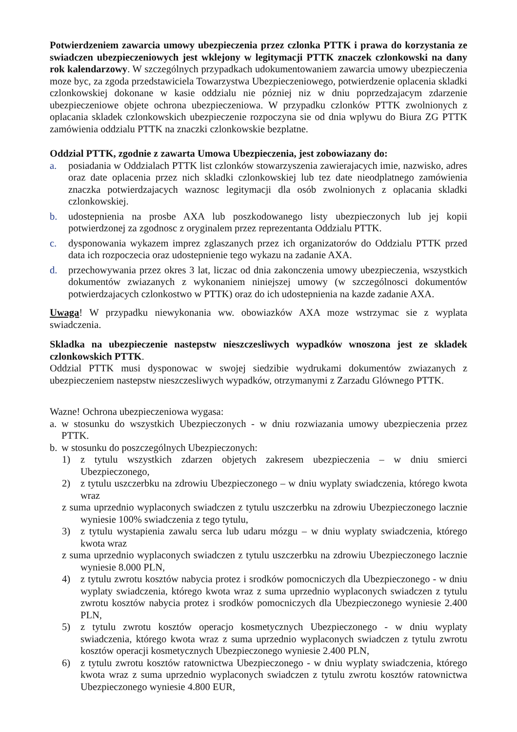Potwierdzeniem zawarcia umowy ubezpieczenia przez czlonka PTTK i prawa do korzystania ze swiadczen ubezpieczeniowych jest wklejony w legitymacji PTTK znaczek czlonkowski na dany rok kalendarzowy. W szczególnych przypadkach udokumentowaniem zawarcia umowy ubezpieczenia moze byc, za zgoda przedstawiciela Towarzystwa Ubezpieczeniowego, potwierdzenie oplacenia skladki czlonkowskiej dokonane w kasie oddzialu nie pózniej niz w dniu poprzedzajacym zdarzenie ubezpieczeniowe objete ochrona ubezpieczeniowa. W przypadku czlonków PTTK zwolnionych z oplacania skladek czlonkowskich ubezpieczenie rozpoczyna sie od dnia wplywu do Biura ZG PTTK zamówienia oddzialu PTTK na znaczki czlonkowskie bezplatne.
Oddzial PTTK, zgodnie z zawarta Umowa Ubezpieczenia, jest zobowiazany do:
a. posiadania w Oddzialach PTTK list czlonków stowarzyszenia zawierajacych imie, nazwisko, adres oraz date oplacenia przez nich skladki czlonkowskiej lub tez date nieodplatnego zamówienia znaczka potwierdzajacych waznosc legitymacji dla osób zwolnionych z oplacania skladki czlonkowskiej.
b. udostepnienia na prosbe AXA lub poszkodowanego listy ubezpieczonych lub jej kopii potwierdzonej za zgodnosc z oryginalem przez reprezentanta Oddzialu PTTK.
c. dysponowania wykazem imprez zglaszanych przez ich organizatorów do Oddzialu PTTK przed data ich rozpoczecia oraz udostepnienie tego wykazu na zadanie AXA.
d. przechowywania przez okres 3 lat, liczac od dnia zakonczenia umowy ubezpieczenia, wszystkich dokumentów zwiazanych z wykonaniem niniejszej umowy (w szczególnosci dokumentów potwierdzajacych czlonkostwo w PTTK) oraz do ich udostepnienia na kazde zadanie AXA.
Uwaga! W przypadku niewykonania ww. obowiazków AXA moze wstrzymac sie z wyplata swiadczenia.
Skladka na ubezpieczenie nastepstw nieszczesliwych wypadków wnoszona jest ze skladek czlonkowskich PTTK.
Oddzial PTTK musi dysponowac w swojej siedzibie wydrukami dokumentów zwiazanych z ubezpieczeniem nastepstw nieszczesliwych wypadków, otrzymanymi z Zarzadu Glównego PTTK.
Wazne! Ochrona ubezpieczeniowa wygasa:
a. w stosunku do wszystkich Ubezpieczonych - w dniu rozwiazania umowy ubezpieczenia przez PTTK.
b. w stosunku do poszczególnych Ubezpieczonych:
1) z tytulu wszystkich zdarzen objetych zakresem ubezpieczenia – w dniu smierci Ubezpieczonego,
2) z tytulu uszczerbku na zdrowiu Ubezpieczonego – w dniu wyplaty swiadczenia, którego kwota wraz
z suma uprzednio wyplaconych swiadczen z tytulu uszczerbku na zdrowiu Ubezpieczonego lacznie wyniesie 100% swiadczenia z tego tytulu,
3) z tytulu wystapienia zawalu serca lub udaru mózgu – w dniu wyplaty swiadczenia, którego kwota wraz
z suma uprzednio wyplaconych swiadczen z tytulu uszczerbku na zdrowiu Ubezpieczonego lacznie wyniesie 8.000 PLN,
4) z tytulu zwrotu kosztów nabycia protez i srodków pomocniczych dla Ubezpieczonego - w dniu wyplaty swiadczenia, którego kwota wraz z suma uprzednio wyplaconych swiadczen z tytulu zwrotu kosztów nabycia protez i srodków pomocniczych dla Ubezpieczonego wyniesie 2.400 PLN,
5) z tytulu zwrotu kosztów operacjo kosmetycznych Ubezpieczonego - w dniu wyplaty swiadczenia, którego kwota wraz z suma uprzednio wyplaconych swiadczen z tytulu zwrotu kosztów operacji kosmetycznych Ubezpieczonego wyniesie 2.400 PLN,
6) z tytulu zwrotu kosztów ratownictwa Ubezpieczonego - w dniu wyplaty swiadczenia, którego kwota wraz z suma uprzednio wyplaconych swiadczen z tytulu zwrotu kosztów ratownictwa Ubezpieczonego wyniesie 4.800 EUR,